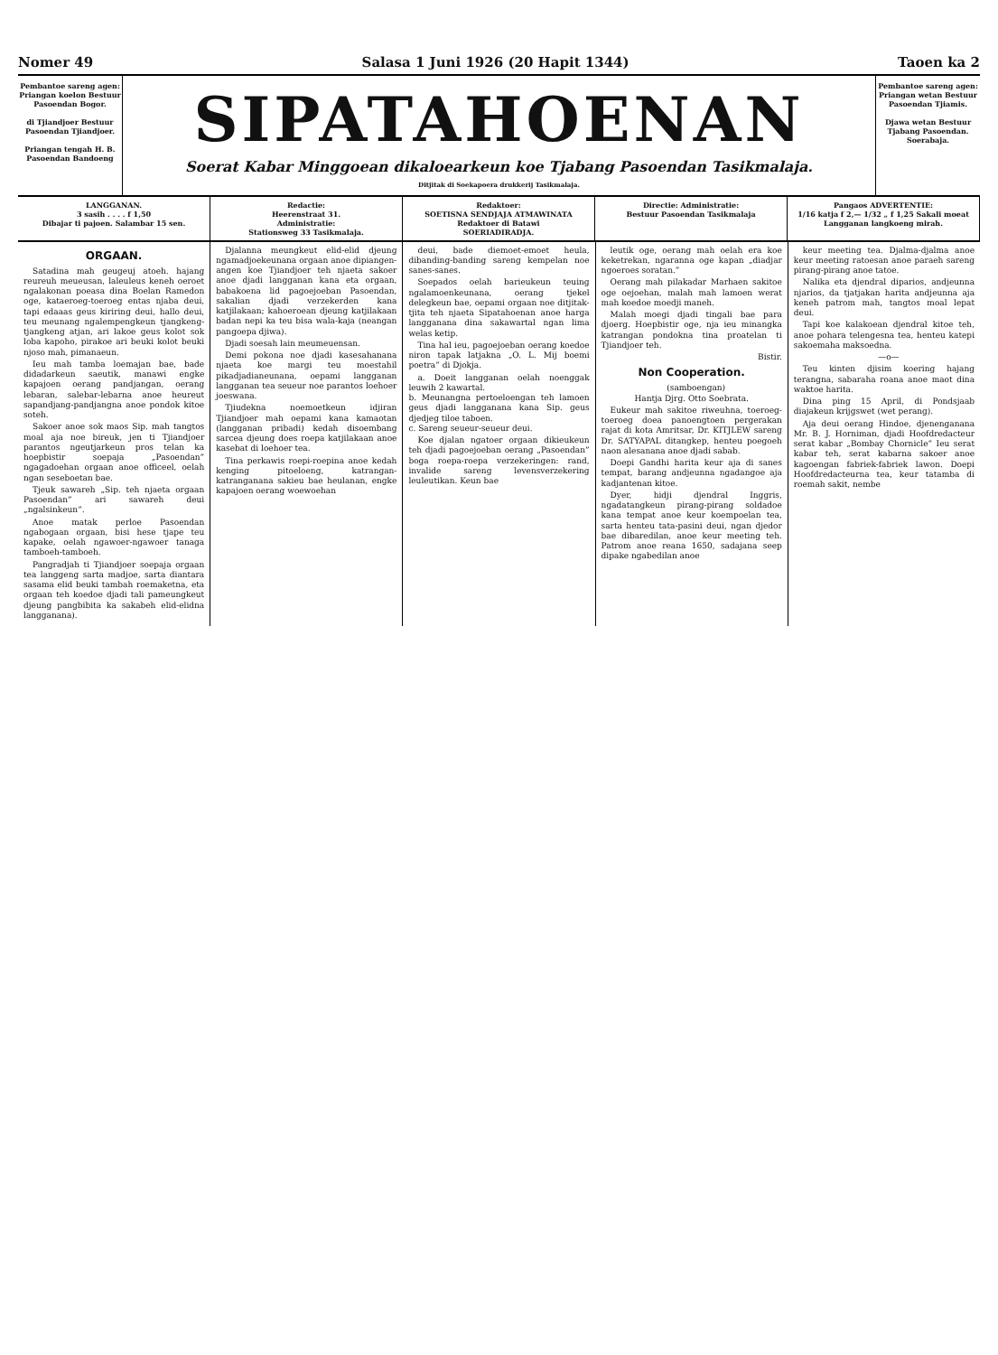Nomer 49 Salasa 1 Juni 1926 (20 Hapit 1344) Taoen ka 2
Pembantoe sareng agen:
Priangan koelon Bestuur Pasoendan Bogor.
di Tjiandjoer Bestuur Pasoendan Tjiandjoer.
Priangan tengah H. B. Pasoendan Bandoeng
SIPATAHOENAN
Soerat Kabar Minggoean dikaloearkeun koe Tjabang Pasoendan Tasikmalaja.
Ditjitak di Soekapoera drukkerij Tasikmalaja.
Pembantoe sareng agen:
Priangan wetan Bestuur Pasoendan Tjiamis.
Djawa wetan Bestuur Tjabang Pasoendan. Soerabaja.
LANGGANAN.
3 sasih . . . . f 1,50
Dibajar ti pajoen. Salambar 15 sen.
Redactie:
Heerenstraat 31.
Administratie:
Stationsweg 33 Tasikmalaja.
Redaktoer:
SOETISNA SENDJAJA ATMAWINATA
Redaktoer di Batawi
SOERIADIRADJA.
Directie: Administratie:
Bestuur Pasoendan Tasikmalaja
Pangaos ADVERTENTIE:
1/16 katja f 2,— 1/32 „ f 1,25 Sakali moeat
Langganan langkoeng mirah.
ORGAAN.
Satadina mah geugeuj atoeh. hajang reureuh meueusan, laleuleus keneh oeroet ngalakonan poeasa dina Boelan Ramedon oge, kataeroeg-toeroeg entas njaba deui, tapi edaaas geus kiriring deui, hallo deui, teu meunang ngalempengkeun tjangkeng-tjangkeng atjan, ari lakoe geus kolot sok loba kapoho, pirakoe ari beuki kolot beuki njoso mah, pimanaeun.
Ieu mah tamba loemajan bae, bade didadarkeun saeutik, manawi engke kapajoen oerang pandjangan, oerang lebaran, salebar-lebarna anoe heureut sapandjang-pandjangna anoe pondok kitoe soteh.
Sakoer anoe sok maos Sip. mah tangtos moal aja noe bireuk, jen ti Tjiandjoer parantos ngeutjarkeun pros telan ka hoepbistir soepaja „Pasoendan” ngagadoehan orgaan anoe officeel, oelah ngan seseboetan bae.
Tjeuk sawareh „Sip. teh njaeta orgaan Pasoendan” ari sawareh deui „ngalsinkeun”.
Anoe matak perloe Pasoendan ngabogaan orgaan, bisi hese tjape teu kapake, oelah ngawoer-ngawoer tanaga tamboeh-tamboeh.
Pangradjah ti Tjiandjoer soepaja orgaan tea langgeng sarta madjoe, sarta diantara sasama elid beuki tambah roemaketna, eta orgaan teh koedoe djadi tali pameungkeut djeung pangbibita ka sakabeh elid-elidna langganana).
Djalanna meungkeut elid-elid djeung ngamadjoekeunana orgaan anoe dipiangen-angen koe Tjiandjoer teh njaeta sakoer anoe djadi langganan kana eta orgaan, babakoena lid pagoejoeban Pasoendan, sakalian djadi verzekerden kana katjilakaan; kahoeroean djeung katjilakaan badan nepi ka teu bisa wala-kaja (neangan pangoepa djiwa).
Djadi soesah lain meumeuensan.
Demi pokona noe djadi kasesahanana njaeta koe margi teu moestahil pikadjadianeunana, oepami langganan langganan tea seueur noe parantos loehoer joeswana.
Tjiudekna noemoetkeun idjiran Tjiandjoer mah oepami kana kamaotan (langganan pribadi) kedah disoembang sarcea djeung does roepa katjilakaan anoe kasebat di loehoer tea.
Tina perkawis roepi-roepina anoe kedah kenging pitoeloeng, katrangan-katranganana sakieu bae heulanan, engke kapajoen oerang woewoehan
deui, bade diemoet-emoet heula, dibanding-banding sareng kempelan noe sanes-sanes.
Soepados oelah barieukeun teuing ngalamoenkeunana, oerang tjekel delegkeun bae, oepami orgaan noe ditjitak-tjita teh njaeta Sipatahoenan anoe harga langganana dina sakawartal ngan lima welas ketip.
Tina hal ieu, pagoejoeban oerang koedoe niron tapak latjakna „O. L. Mij boemi poetra” di Djokja.
a. Doeit langganan oelah noenggak leuwih 2 kawartal.
b. Meunangna pertoeloengan teh lamoen geus djadi langganana kana Sip. geus djedjeg tiloe taboen.
c. Sareng seueur-seueur deui.
Koe djalan ngatoer orgaan dikieukeun teh djadi pagoejoeban oerang „Pasoendan” boga roepa-roepa verzekeringen: rand, invalide sareng levensverzekering leuleutikan. Keun bae
leutik oge, oerang mah oelah era koe keketrekan, ngaranna oge kapan „diadjar ngoeroes soratan.”
Oerang mah pilakadar Marhaen sakitoe oge oejoehan, malah mah lamoen werat mah koedoe moedji maneh.
Malah moegi djadi tingali bae para djoerg. Hoepbistir oge, nja ieu minangka katrangan pondokna tina proatelan ti Tjiandjoer teh.
Bistir.
Non Cooperation.
(samboengan)
Hantja Djrg. Otto Soebrata.
Eukeur mah sakitoe riweuhna, toeroeg-toeroeg doea panoengtoen pergerakan rajat di kota Amritsar, Dr. KITJLEW sareng Dr. SATYAPAL ditangkep, henteu poegoeh naon alesanana anoe djadi sabab.
Doepi Gandhi harita keur aja di sanes tempat, barang andjeunna ngadangoe aja kadjantenan kitoe.
Dyer, hidji djendral Inggris, ngadatangkeun pirang-pirang soldadoe kana tempat anoe keur koempoelan tea, sarta henteu tata-pasini deui, ngan djedor bae dibaredilan, anoe keur meeting teh. Patrom anoe reana 1650, sadajana seep dipake ngabedilan anoe
keur meeting tea. Djalma-djalma anoe keur meeting ratoesan anoe paraeh sareng pirang-pirang anoe tatoe.
Nalika eta djendral diparios, andjeunna njarios, da tjatjakan harita andjeunna aja keneh patrom mah, tangtos moal lepat deui.
Tapi koe kalakoean djendral kitoe teh, anoe pohara telengesna tea, henteu katepi sakoemaha maksoedna.
—o—
Teu kinten djisim koering hajang terangna, sabaraha roana anoe maot dina waktoe harita.
Dina ping 15 April, di Pondsjaab diajakeun krijgswet (wet perang).
Aja deui oerang Hindoe, djenenganana Mr. B. J. Horniman, djadi Hoofdredacteur serat kabar „Bombay Chornicle” Ieu serat kabar teh, serat kabarna sakoer anoe kagoengan fabriek-fabriek lawon. Doepi Hoofdredacteurna tea, keur tatamba di roemah sakit, nembe